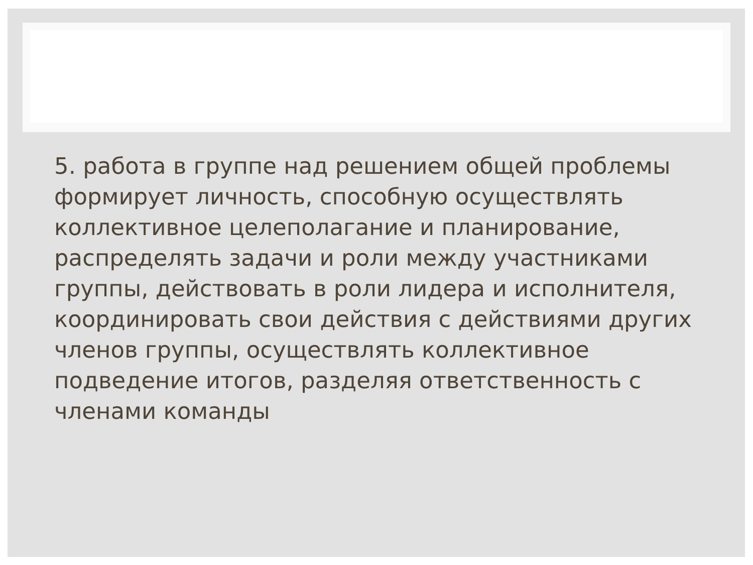5. работа в группе над решением общей проблемы формирует личность, способную осуществлять коллективное целеполагание и планирование, распределять задачи и роли между участниками группы, действовать в роли лидера и исполнителя, координировать свои действия с действиями других членов группы, осуществлять коллективное подведение итогов, разделяя ответственность с членами команды